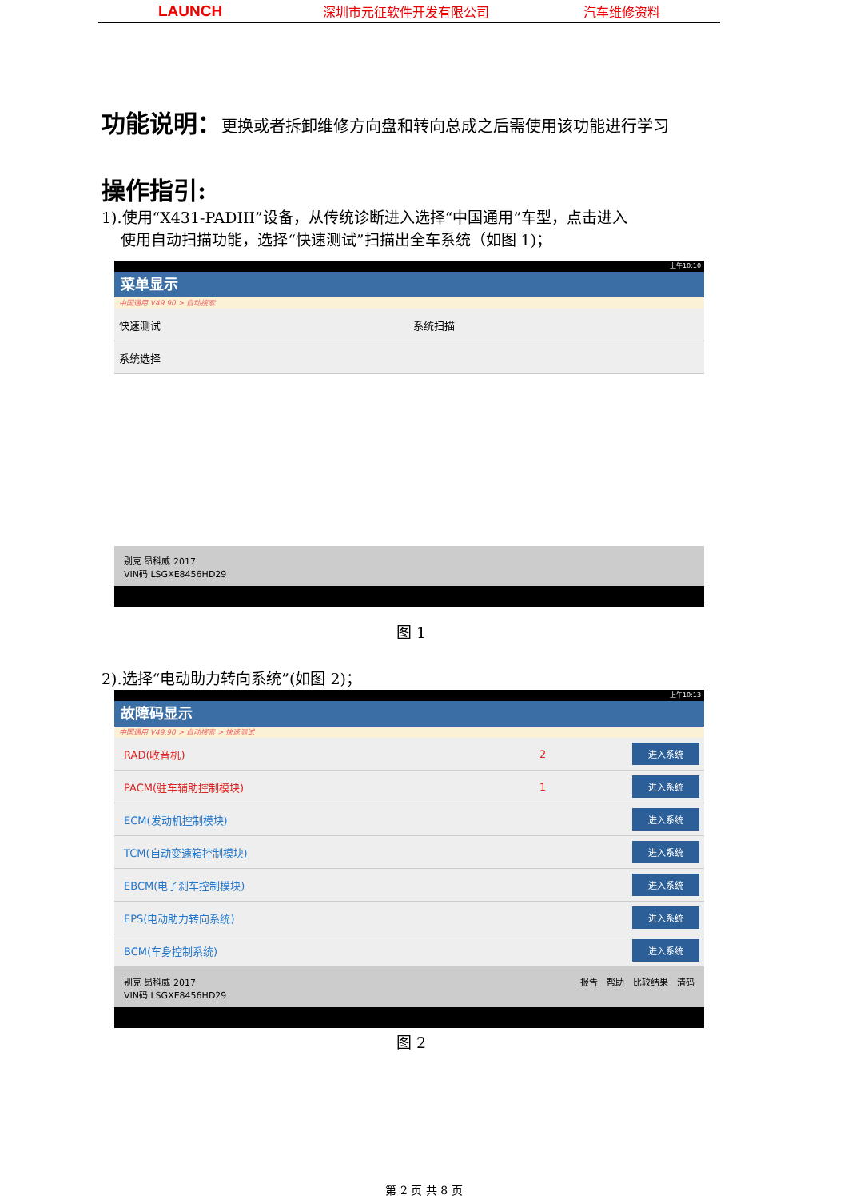LAUNCH 深圳市元征软件开发有限公司 汽车维修资料
功能说明：更换或者拆卸维修方向盘和转向总成之后需使用该功能进行学习
操作指引:
1).使用“X431-PADIII”设备，从传统诊断进入选择“中国通用”车型，点击进入
使用自动扫描功能，选择“快速测试”扫描出全车系统（如图 1)；
上午10:10
菜单显示
中国通用 V49.90 > 自动搜索
快速测试 系统扫描
系统选择
别克 昂科威 2017
VIN码 LSGXE8456HD29
图 1
2).选择“电动助力转向系统”(如图 2)；
上午10:13
故障码显示
中国通用 V49.90 > 自动搜索 > 快速测试
RAD(收音机) 2 进入系统
PACM(驻车辅助控制模块) 1 进入系统
ECM(发动机控制模块) 进入系统
TCM(自动变速箱控制模块) 进入系统
EBCM(电子刹车控制模块) 进入系统
EPS(电动助力转向系统) 进入系统
BCM(车身控制系统) 进入系统
别克 昂科威 2017
VIN码 LSGXE8456HD29 报告　帮助　比较结果　清码
图 2
第 2 页 共 8 页